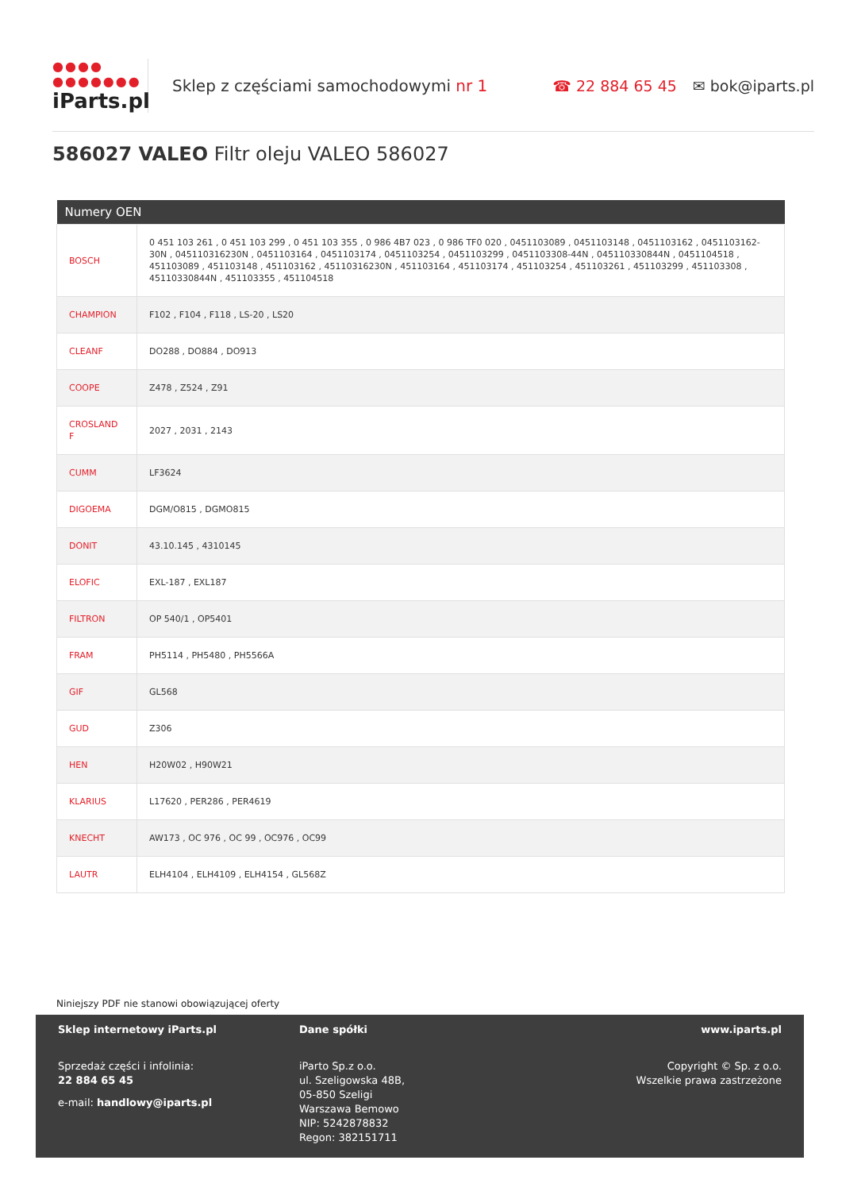●●●●
●●●●●●●
iParts.pl
Sklep z częściami samochodowymi nr 1
☎ 22 884 65 45 ✉ bok@iparts.pl
586027 VALEO Filtr oleju VALEO 586027
| Numery OEN | |
| --- | --- |
| BOSCH | 0 451 103 261 , 0 451 103 299 , 0 451 103 355 , 0 986 4B7 023 , 0 986 TF0 020 , 0451103089 , 0451103148 , 0451103162 , 0451103162-30N , 045110316230N , 0451103164 , 0451103174 , 0451103254 , 0451103299 , 0451103308-44N , 045110330844N , 0451104518 , 451103089 , 451103148 , 451103162 , 45110316230N , 451103164 , 451103174 , 451103254 , 451103261 , 451103299 , 451103308 , 45110330844N , 451103355 , 451104518 |
| CHAMPION | F102 , F104 , F118 , LS-20 , LS20 |
| CLEANF | DO288 , DO884 , DO913 |
| COOPE | Z478 , Z524 , Z91 |
| CROSLAND F | 2027 , 2031 , 2143 |
| CUMM | LF3624 |
| DIGOEMA | DGM/O815 , DGMO815 |
| DONIT | 43.10.145 , 4310145 |
| ELOFIC | EXL-187 , EXL187 |
| FILTRON | OP 540/1 , OP5401 |
| FRAM | PH5114 , PH5480 , PH5566A |
| GIF | GL568 |
| GUD | Z306 |
| HEN | H20W02 , H90W21 |
| KLARIUS | L17620 , PER286 , PER4619 |
| KNECHT | AW173 , OC 976 , OC 99 , OC976 , OC99 |
| LAUTR | ELH4104 , ELH4109 , ELH4154 , GL568Z |
Niniejszy PDF nie stanowi obowiązującej oferty
Sklep internetowy iParts.pl
Sprzedaż części i infolinia:
22 884 65 45
e-mail: handlowy@iparts.pl
Dane spółki
iParto Sp.z o.o.
ul. Szeligowska 48B,
05-850 Szeligi
Warszawa Bemowo
NIP: 5242878832
Regon: 382151711
www.iparts.pl
Copyright © Sp. z o.o.
Wszelkie prawa zastrzeżone